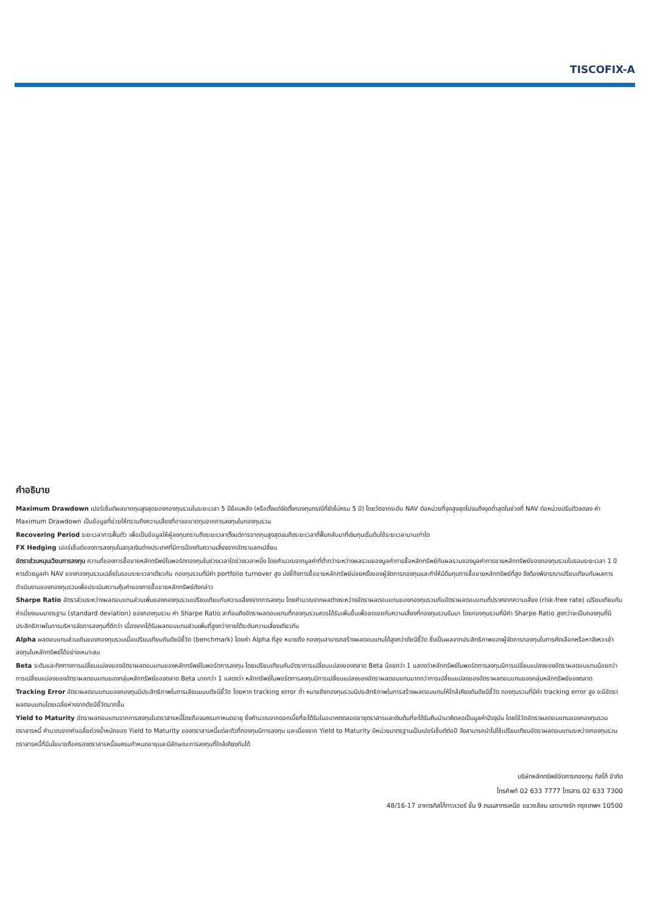TISCOFIX-A
คำอธิบาย
Maximum Drawdown เปอร์เซ็นต์ผลขาดทุนสูงสุดของกองทุนรวมในระยะเวลา 5 ปีย้อนหลัง (หรือตั้งแต่จัดตั้งกองทุนกรณีที่ยังไม่ครบ 5 ปี) โดยวัดจากระดับ NAV ต่อหน่วยที่จุดสูงสุดไปจนถึงจุดต่ำสุดในช่วงที่ NAV ต่อหน่วยปรับตัวลดลง ค่า Maximum Drawdown เป็นข้อมูลที่ช่วยให้ทราบถึงความเสี่ยงที่อาจจะขาดทุนจากการลงทุนในกองทุนรวม
Recovering Period ระยะเวลาการฟื้นตัว เพื่อเป็นข้อมูลให้ผู้ลงทุนทราบถึงระยะเวลาตั้งแต่การขาดทุนสูงสุดจนถึงระยะเวลาที่ฟื้นกลับมาที่เงินทุนเริ่มต้นใช้ระยะเวลานานเท่าใด
FX Hedging เปอร์เซ็นต์ของการลงทุนในสกุลเงินต่างประเทศที่มีการป้องกันความเสี่ยงจากอัตราแลกเปลี่ยน
อัตราส่วนหมุนเวียนการลงทุน ความถี่ของการซื้อขายหลักทรัพย์ในพอร์ตกองทุนในช่วงเวลาใดช่วงเวลาหนึ่ง โดยคำนวณจากมูลค่าที่ต่ำกว่าระหว่างผลรวมของมูลค่าการซื้อหลักทรัพย์กับผลรวมของมูลค่าการขายหลักทรัพย์ของกองทุนรวมในรอบระยะเวลา 1 ปีหารด้วยมูลค่า NAV ของกองทุนรวมเฉลี่ยในรอบระยะเวลาเดียวกัน กองทุนรวมที่มีค่า portfolio turnover สูง บ่งชี้ถึงการซื้อขายหลักทรัพย์บ่อยครั้งของผู้จัดการกองทุนและทำให้มีต้นทุนการซื้อขายหลักทรัพย์ที่สูง จึงต้องพิจารณาเปรียบเทียบกับผลการดำเนินงานของกองทุนรวมเพื่อประเมินความคุ้มค่าของการซื้อขายหลักทรัพย์ดังกล่าว
Sharpe Ratio อัตราส่วนระหว่างผลตอบแทนส่วนเพิ่มของกองทุนรวมเปรียบเทียบกับความเสี่ยงจากการลงทุน โดยคำนวณจากผลต่างระหว่างอัตราผลตอบแทนของกองทุนรวมกับอัตราผลตอบแทนที่ปราศจากความเสี่ยง (risk-free rate) เปรียบเทียบกับค่าเบี่ยงเบนมาตรฐาน (standard deviation) ของกองทุนรวม ค่า Sharpe Ratio สะท้อนถึงอัตราผลตอบแทนที่กองทุนรวมควรได้รับเพิ่มขึ้นเพื่อชดเชยกับความเสี่ยงที่กองทุนรวมรับมา โดยกองทุนรวมที่มีค่า Sharpe Ratio สูงกว่าจะเป็นกองทุนที่มีประสิทธิภาพในการบริหารจัดการลงทุนที่ดีกว่า เนื่องจากได้รับผลตอบแทนส่วนเพิ่มที่สูงกว่าภายใต้ระดับความเสี่ยงเดียวกัน
Alpha ผลตอบแทนส่วนเกินของกองทุนรวมเมื่อเปรียบเทียบกับดัชนีชี้วัด (benchmark) โดยค่า Alpha ที่สูง หมายถึง กองทุนสามารถสร้างผลตอบแทนได้สูงกว่าดัชนีชี้วัด ซึ่งเป็นผลจากประสิทธิภาพของผู้จัดการกองทุนในการคัดเลือกหรือหาจังหวะเข้าลงทุนในหลักทรัพย์ได้อย่างเหมาะสม
Beta ระดับและทิศทางการเปลี่ยนแปลงของอัตราผลตอบแทนของหลักทรัพย์ในพอร์ตการลงทุน โดยเปรียบเทียบกับอัตราการเปลี่ยนแปลงของตลาด Beta น้อยกว่า 1 แสดงว่าหลักทรัพย์ในพอร์ตการลงทุนมีการเปลี่ยนแปลงของอัตราผลตอบแทนน้อยกว่าการเปลี่ยนแปลงของอัตราผลตอบแทนของกลุ่มหลักทรัพย์ของตลาด Beta มากกว่า 1 แสดงว่า หลักทรัพย์ในพอร์ตการลงทุนมีการเปลี่ยนแปลงของอัตราผลตอบแทนมากกว่าการเปลี่ยนแปลงของอัตราผลตอบแทนของกลุ่มหลักทรัพย์ของตลาด
Tracking Error อัตราผลตอบแทนของกองทุนมีประสิทธิภาพในการเลียนแบบดัชนีชี้วัด โดยหาก tracking error ต่ำ หมายถึงกองทุนรวมมีประสิทธิภาพในการสร้างผลตอบแทนให้ใกล้เคียงกับดัชนีชี้วัด กองทุนรวมที่มีค่า tracking error สูง จะมีอัตราผลตอบแทนโดยเฉลี่ยห่างจากดัชนีชี้วัดมากขึ้น
Yield to Maturity อัตราผลตอบแทนจากการลงทุนในตราสารหนี้โดยถือจนครบกาหนดอายุ ซึ่งคำนวณจากดอกเบี้ยที่จะได้รับในอนาคตตลอดอายุตราสารและเงินต้นที่จะได้รับคืนนำมาคิดลดเป็นมูลค่าปัจจุบัน โดยใช้วัดอัตราผลตอบแทนของกองทุนรวมตราสารหนี้ คำนวณจากค่าเฉลี่ยถ่วงน้ำหนักของ Yield to Maturity ของตราสารหนี้แต่ละตัวที่กองทุนมีการลงทุน และเนื่องจาก Yield to Maturity มีหน่วยมาตรฐานเป็นเปอร์เซ็นต์ต่อปี จึงสามารถนำไปใช้เปรียบเทียบอัตราผลตอบแทนระหว่างกองทุนรวมตราสารหนี้ที่มีนโยบายถือครองตราสารหนี้จนครบกำหนดอายุและมีลักษณะการลงทุนที่ใกล้เคียงกันได้
บริษัทหลักทรัพย์จัดการกองทุน ทิสโก้ จำกัด
โทรศัพท์ 02 633 7777 โทรสาร 02 633 7300
48/16-17 อาคารทิสโก้ทาวเวอร์ ชั้น 9 ถนนสาทรเหนือ แขวงสีลม เขตบางรัก กรุงเทพฯ 10500